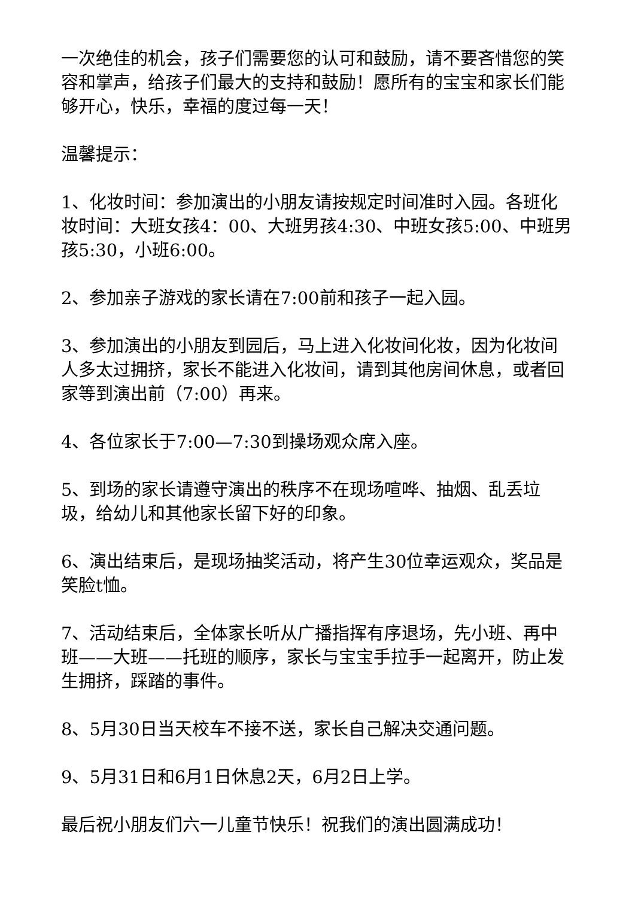一次绝佳的机会，孩子们需要您的认可和鼓励，请不要吝惜您的笑容和掌声，给孩子们最大的支持和鼓励！愿所有的宝宝和家长们能够开心，快乐，幸福的度过每一天！
温馨提示：
1、化妆时间：参加演出的小朋友请按规定时间准时入园。各班化妆时间：大班女孩4：00、大班男孩4:30、中班女孩5:00、中班男孩5:30，小班6:00。
2、参加亲子游戏的家长请在7:00前和孩子一起入园。
3、参加演出的小朋友到园后，马上进入化妆间化妆，因为化妆间人多太过拥挤，家长不能进入化妆间，请到其他房间休息，或者回家等到演出前（7:00）再来。
4、各位家长于7:00—7:30到操场观众席入座。
5、到场的家长请遵守演出的秩序不在现场喧哗、抽烟、乱丢垃圾，给幼儿和其他家长留下好的印象。
6、演出结束后，是现场抽奖活动，将产生30位幸运观众，奖品是笑脸t恤。
7、活动结束后，全体家长听从广播指挥有序退场，先小班、再中班——大班——托班的顺序，家长与宝宝手拉手一起离开，防止发生拥挤，踩踏的事件。
8、5月30日当天校车不接不送，家长自己解决交通问题。
9、5月31日和6月1日休息2天，6月2日上学。
最后祝小朋友们六一儿童节快乐！祝我们的演出圆满成功！